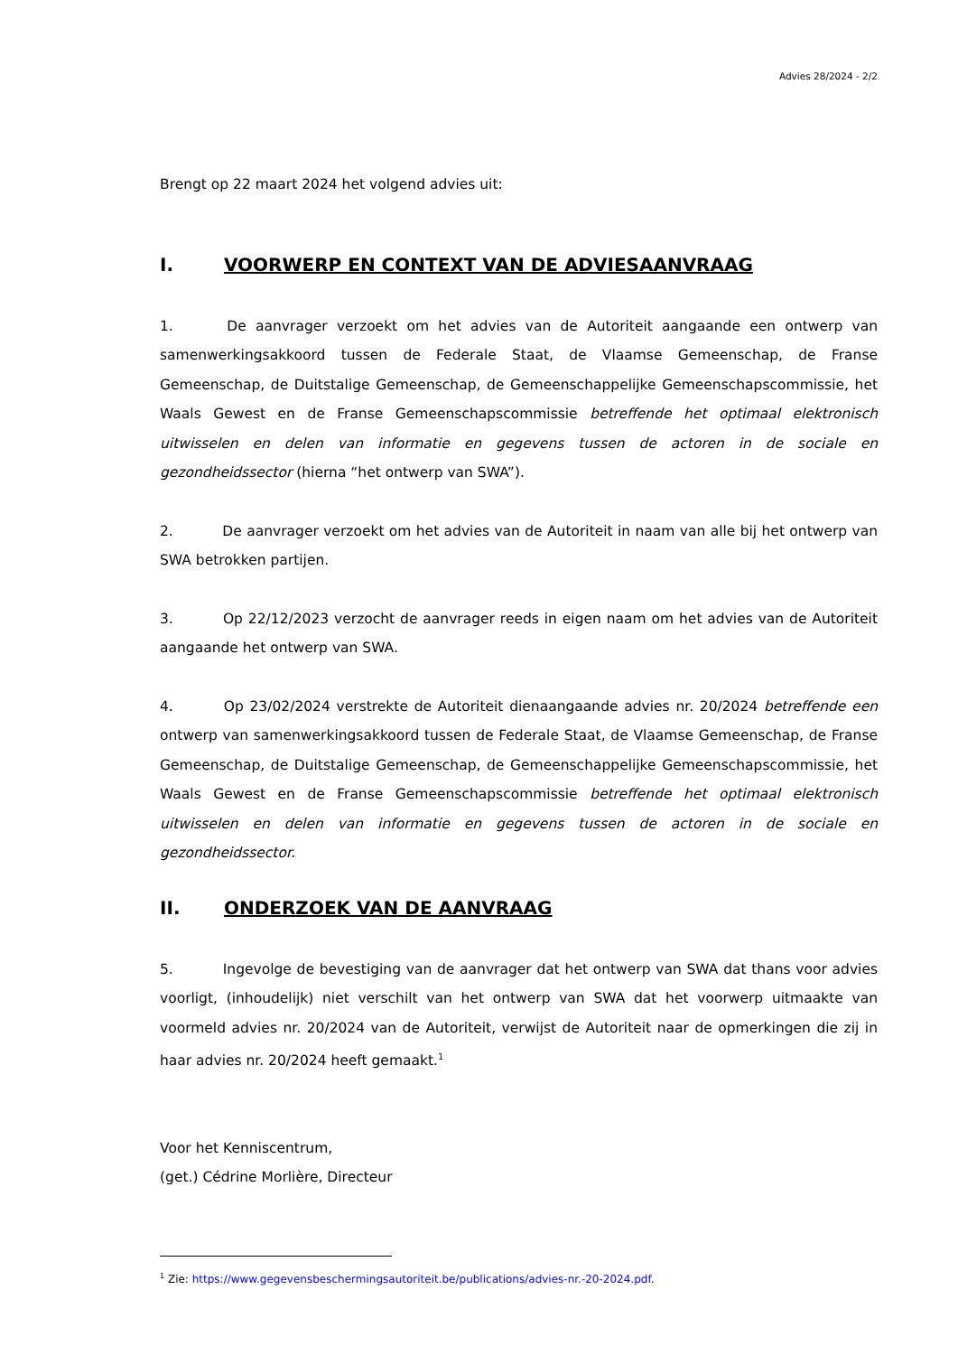Advies 28/2024 - 2/2
Brengt op 22 maart 2024 het volgend advies uit:
I. VOORWERP EN CONTEXT VAN DE ADVIESAANVRAAG
1. De aanvrager verzoekt om het advies van de Autoriteit aangaande een ontwerp van samenwerkingsakkoord tussen de Federale Staat, de Vlaamse Gemeenschap, de Franse Gemeenschap, de Duitstalige Gemeenschap, de Gemeenschappelijke Gemeenschapscommissie, het Waals Gewest en de Franse Gemeenschapscommissie betreffende het optimaal elektronisch uitwisselen en delen van informatie en gegevens tussen de actoren in de sociale en gezondheidssector (hierna “het ontwerp van SWA”).
2. De aanvrager verzoekt om het advies van de Autoriteit in naam van alle bij het ontwerp van SWA betrokken partijen.
3. Op 22/12/2023 verzocht de aanvrager reeds in eigen naam om het advies van de Autoriteit aangaande het ontwerp van SWA.
4. Op 23/02/2024 verstrekte de Autoriteit dienaangaande advies nr. 20/2024 betreffende een ontwerp van samenwerkingsakkoord tussen de Federale Staat, de Vlaamse Gemeenschap, de Franse Gemeenschap, de Duitstalige Gemeenschap, de Gemeenschappelijke Gemeenschapscommissie, het Waals Gewest en de Franse Gemeenschapscommissie betreffende het optimaal elektronisch uitwisselen en delen van informatie en gegevens tussen de actoren in de sociale en gezondheidssector.
II. ONDERZOEK VAN DE AANVRAAG
5. Ingevolge de bevestiging van de aanvrager dat het ontwerp van SWA dat thans voor advies voorligt, (inhoudelijk) niet verschilt van het ontwerp van SWA dat het voorwerp uitmaakte van voormeld advies nr. 20/2024 van de Autoriteit, verwijst de Autoriteit naar de opmerkingen die zij in haar advies nr. 20/2024 heeft gemaakt.<sup>1</sup>
Voor het Kenniscentrum,
(get.) Cédrine Morlière, Directeur
<sup>1</sup> Zie: https://www.gegevensbeschermingsautoriteit.be/publications/advies-nr.-20-2024.pdf.